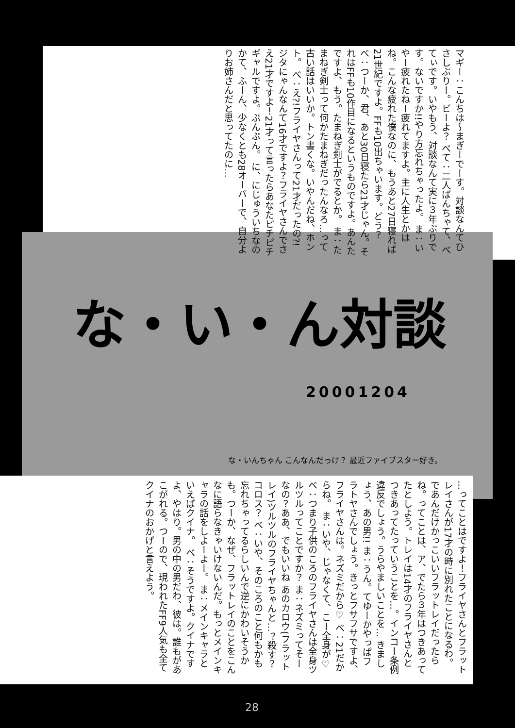マギー：こんちは～まぎーでーす。対談なんてひさしぶりー。ビーよ？ べて：二人ばんちゃて、べてぃです。いやもう、対談なんて実に３年ぶりです。ないですか!!やり方忘れちゃったよ。 ま：いやー疲れたねー疲れてますよ。主に人生とかはね。こんな疲れた僕なのに、もうあと27日寝れば21世紀ですよ。FFも10出ちゃいます。どう？ べ：つーか、君、あと30日寝たら21才じゃん。それはFFも10作目になるというものですよ。あんたですよ、もう。たまねぎ剣士がでるとか。 ま：たまねぎ剣士って何かたまねぎだったんなろ…って古い話はいいか。トン書くな。いやんだね、ホント。 べ：え?!フライヤさんって21才だったの?! ジタにゃんなんて16才ですよ？フライヤさんでさえ21才ですよ！21才って言ったらあなたピチピチギャルですよ。ぷんぷん。 に、にじゅういちなのかて、ふーん、少なくとも28オーバーで、自分よりお姉さんだと思ってたのに…
な・い・ん対談
20001204
な・いんちゃん こんなんだっけ？ 最近ファイブスター好き。
…ってことはですよ！フライヤさんとフラットレイさんが17才の時に別れたことになるわ。であんだけかっこいいフラットレイだったらね。ってことは、ア、でたら３年はつきあってたとしよう。トレイは14才のフライヤさんとつきあってたっていうことを…。インコー条例違反でしょう。うらやましいことを… きましょう、あの男!! ま：うん。てゆーかやっぱフラトヤさんでしょう。きっとフサフサですよ、フライヤさんは。ネズミだから♡ べ：21だからね。 ま：いや、じゃなくて、こー全身が♡ べ：つまり子供のころのフライヤさんは全身ツルツルってことですか？ ま：ネズミってそーなの？ああ、でもいいね あのカロウ(フラットレイ)ツルツルのフライヤちゃんと…？殺す？コロス？ べ：いや、そのころのこと何もかも忘れちゃってるらしいんで逆にかわいそうかも。つーか、なぜ、フラットレイのことをこんなに語らなきゃいけないんだ。もっとメインキャラの話をしよーよー。 ま：メインキャラといえばクイナ。 べ：そうですよ。クイナですよ、やはり。男の中の男だわ、彼は。誰もがあこがれる。つーので、現われたFF9人気も全てクイナのおかげと言えよう。
28